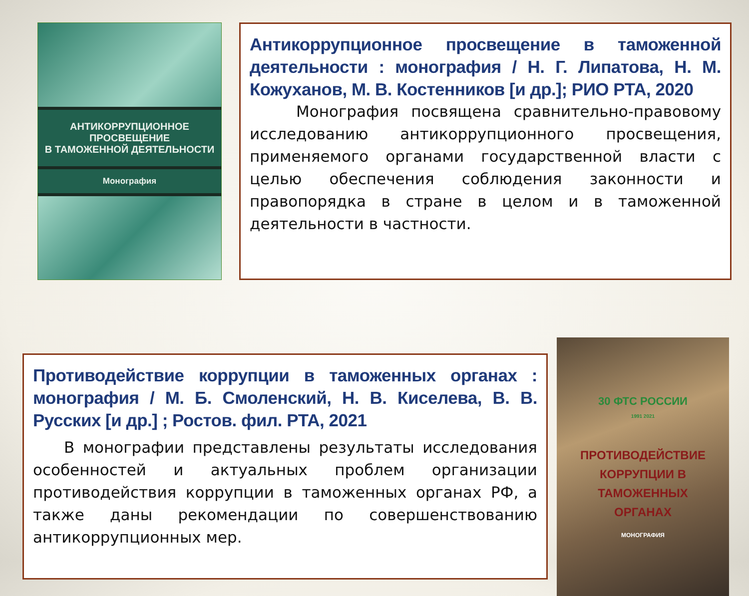АНТИКОРРУПЦИОННОЕ ПРОСВЕЩЕНИЕ
В ТАМОЖЕННОЙ ДЕЯТЕЛЬНОСТИ
Монография
Антикоррупционное просвещение в таможенной деятельности : монография / Н. Г. Липатова, Н. М. Кожуханов, М. В. Костенников [и др.]; РИО РТА, 2020
   Монография посвящена сравнительно-правовому исследованию антикоррупционного просвещения, применяемого органами государственной власти с целью обеспечения соблюдения законности и правопорядка в стране в целом и в таможенной деятельности в частности.
Противодействие коррупции в таможенных органах : монография / М. Б. Смоленский, Н. В. Киселева, В. В. Русских [и др.] ; Ростов. фил. РТА, 2021
  В монографии представлены результаты исследования особенностей и актуальных проблем организации противодействия коррупции в таможенных органах РФ, а также даны рекомендации по совершенствованию антикоррупционных мер.
30 ФТС РОССИИ
1991 2021
ПРОТИВОДЕЙСТВИЕ
КОРРУПЦИИ В ТАМОЖЕННЫХ
ОРГАНАХ
МОНОГРАФИЯ